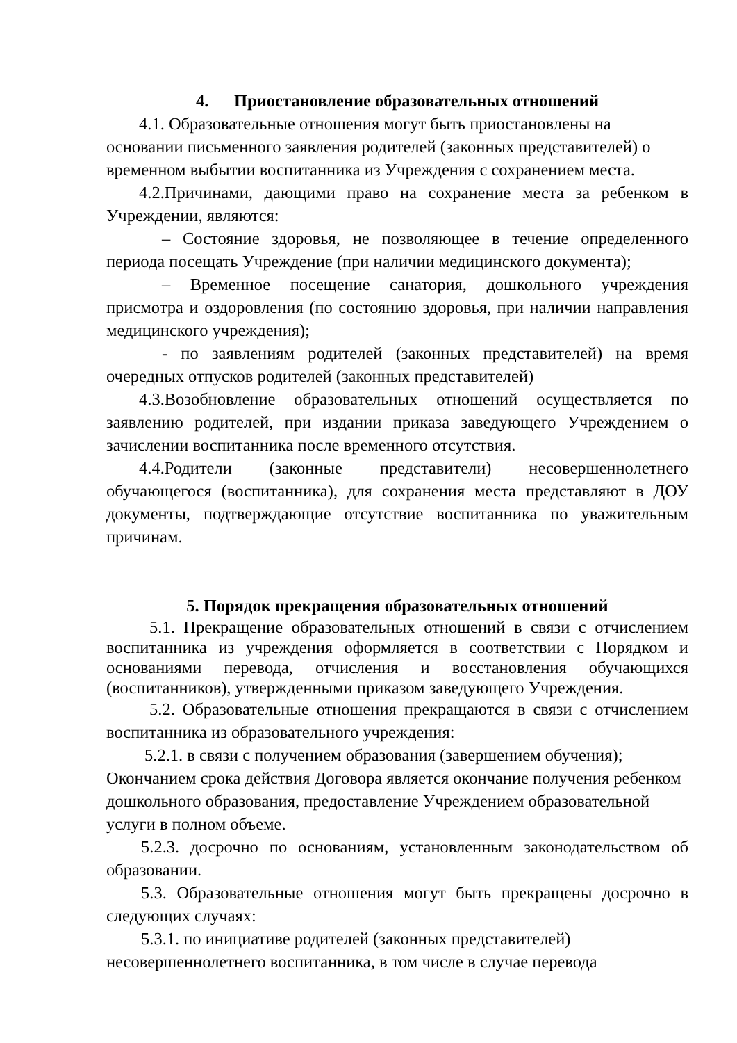4. Приостановление образовательных отношений
4.1. Образовательные отношения могут быть приостановлены на основании письменного заявления родителей (законных представителей) о временном выбытии воспитанника из Учреждения с сохранением места.
4.2.Причинами, дающими право на сохранение места за ребенком в Учреждении, являются:
– Состояние здоровья, не позволяющее в течение определенного периода посещать Учреждение (при наличии медицинского документа);
– Временное посещение санатория, дошкольного учреждения присмотра и оздоровления (по состоянию здоровья, при наличии направления медицинского учреждения);
- по заявлениям родителей (законных представителей) на время очередных отпусков родителей (законных представителей)
4.3.Возобновление образовательных отношений осуществляется по заявлению родителей, при издании приказа заведующего Учреждением о зачислении воспитанника после временного отсутствия.
4.4.Родители (законные представители) несовершеннолетнего обучающегося (воспитанника), для сохранения места представляют в ДОУ документы, подтверждающие отсутствие воспитанника по уважительным причинам.
5. Порядок прекращения образовательных отношений
5.1. Прекращение образовательных отношений в связи с отчислением воспитанника из учреждения оформляется в соответствии с Порядком и основаниями перевода, отчисления и восстановления обучающихся (воспитанников), утвержденными приказом заведующего Учреждения.
5.2. Образовательные отношения прекращаются в связи с отчислением воспитанника из образовательного учреждения:
5.2.1. в связи с получением образования (завершением обучения); Окончанием срока действия Договора является окончание получения ребенком дошкольного образования, предоставление Учреждением образовательной услуги в полном объеме.
5.2.3. досрочно по основаниям, установленным законодательством об образовании.
5.3. Образовательные отношения могут быть прекращены досрочно в следующих случаях:
5.3.1. по инициативе родителей (законных представителей) несовершеннолетнего воспитанника, в том числе в случае перевода